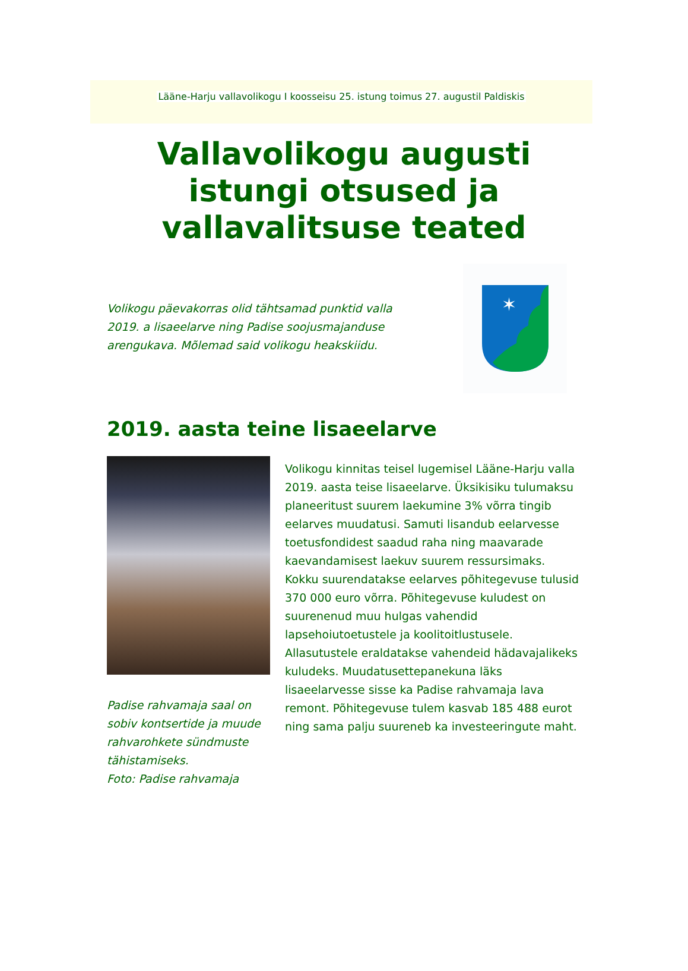Lääne-Harju vallavolikogu I koosseisu 25. istung toimus 27. augustil Paldiskis
Vallavolikogu augusti
istungi otsused ja
vallavalitsuse teated
Volikogu päevakorras olid tähtsamad punktid valla 2019. a lisaeelarve ning Padise soojusmajanduse arengukava. Mõlemad said volikogu heakskiidu.
✶
2019. aasta teine lisaeelarve
Padise rahvamaja saal on sobiv kontsertide ja muude rahvarohkete sündmuste tähistamiseks.
Foto: Padise rahvamaja
Volikogu kinnitas teisel lugemisel Lääne-Harju valla 2019. aasta teise lisaeelarve. Üksikisiku tulumaksu planeeritust suurem laekumine 3% võrra tingib eelarves muudatusi. Samuti lisandub eelarvesse toetusfondidest saadud raha ning maavarade kaevandamisest laekuv suurem ressursimaks. Kokku suurendatakse eelarves põhitegevuse tulusid 370 000 euro võrra. Põhitegevuse kuludest on suurenenud muu hulgas vahendid lapsehoiutoetustele ja koolitoitlustusele. Allasutustele eraldatakse vahendeid hädavajalikeks kuludeks. Muudatusettepanekuna läks lisaeelarvesse sisse ka Padise rahvamaja lava remont. Põhitegevuse tulem kasvab 185 488 eurot ning sama palju suureneb ka investeeringute maht.